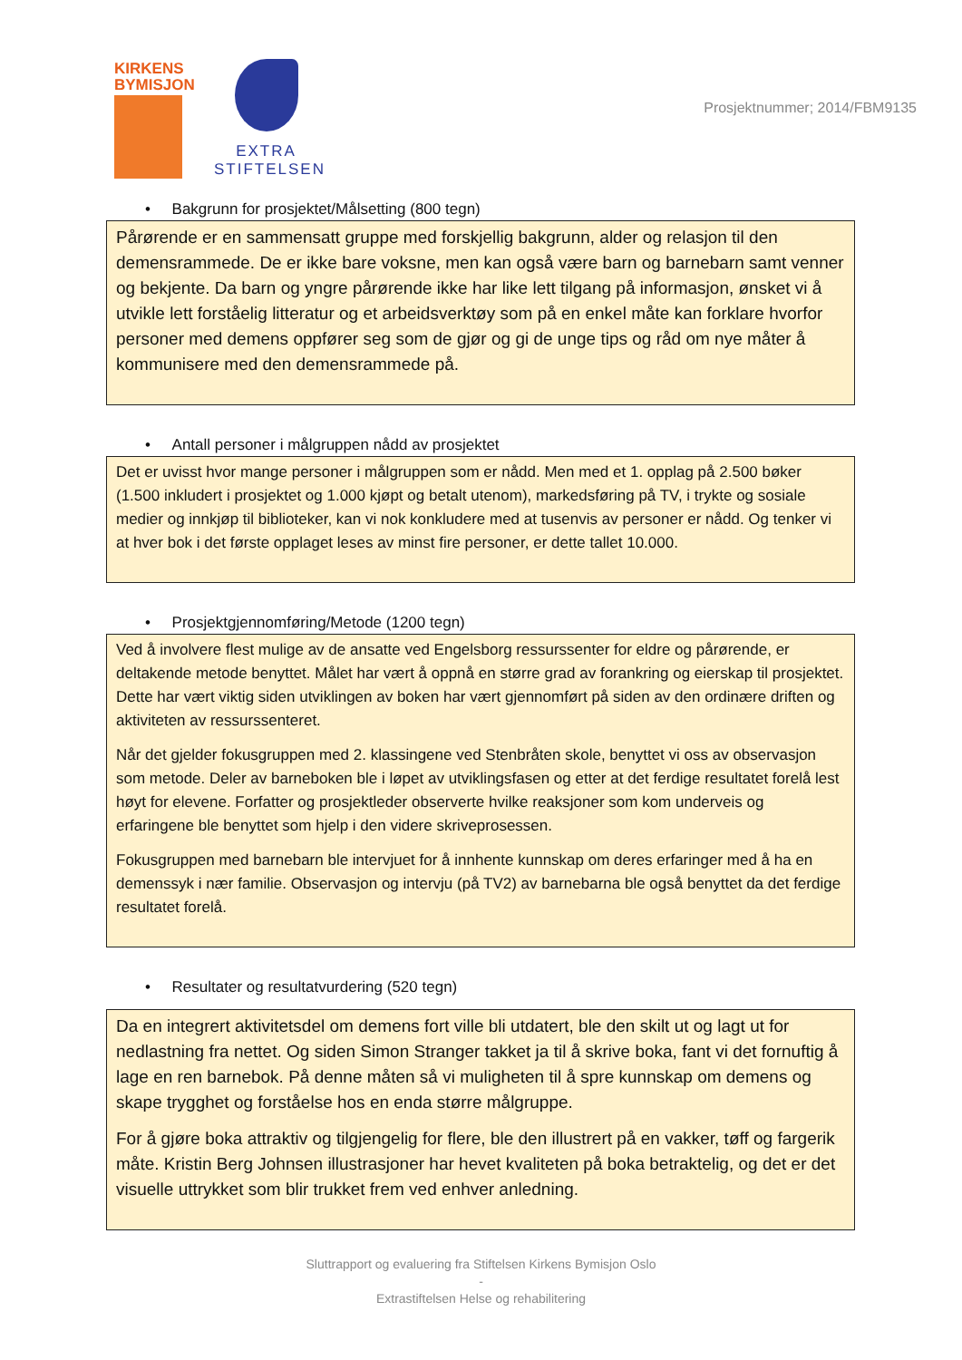KIRKENS
BYMISJON
EXTRA
STIFTELSEN
Prosjektnummer; 2014/FBM9135
• Bakgrunn for prosjektet/Målsetting (800 tegn)
Pårørende er en sammensatt gruppe med forskjellig bakgrunn, alder og relasjon til den demensrammede. De er ikke bare voksne, men kan også være barn og barnebarn samt venner og bekjente. Da barn og yngre pårørende ikke har like lett tilgang på informasjon, ønsket vi å utvikle lett forståelig litteratur og et arbeidsverktøy som på en enkel måte kan forklare hvorfor personer med demens oppfører seg som de gjør og gi de unge tips og råd om nye måter å kommunisere med den demensrammede på.
• Antall personer i målgruppen nådd av prosjektet
Det er uvisst hvor mange personer i målgruppen som er nådd. Men med et 1. opplag på 2.500 bøker (1.500 inkludert i prosjektet og 1.000 kjøpt og betalt utenom), markedsføring på TV, i trykte og sosiale medier og innkjøp til biblioteker, kan vi nok konkludere med at tusenvis av personer er nådd. Og tenker vi at hver bok i det første opplaget leses av minst fire personer, er dette tallet 10.000.
• Prosjektgjennomføring/Metode (1200 tegn)
Ved å involvere flest mulige av de ansatte ved Engelsborg ressurssenter for eldre og pårørende, er deltakende metode benyttet. Målet har vært å oppnå en større grad av forankring og eierskap til prosjektet. Dette har vært viktig siden utviklingen av boken har vært gjennomført på siden av den ordinære driften og aktiviteten av ressurssenteret.
Når det gjelder fokusgruppen med 2. klassingene ved Stenbråten skole, benyttet vi oss av observasjon som metode. Deler av barneboken ble i løpet av utviklingsfasen og etter at det ferdige resultatet forelå lest høyt for elevene. Forfatter og prosjektleder observerte hvilke reaksjoner som kom underveis og erfaringene ble benyttet som hjelp i den videre skriveprosessen.
Fokusgruppen med barnebarn ble intervjuet for å innhente kunnskap om deres erfaringer med å ha en demenssyk i nær familie. Observasjon og intervju (på TV2) av barnebarna ble også benyttet da det ferdige resultatet forelå.
• Resultater og resultatvurdering (520 tegn)
Da en integrert aktivitetsdel om demens fort ville bli utdatert, ble den skilt ut og lagt ut for nedlastning fra nettet. Og siden Simon Stranger takket ja til å skrive boka, fant vi det fornuftig å lage en ren barnebok. På denne måten så vi muligheten til å spre kunnskap om demens og skape trygghet og forståelse hos en enda større målgruppe.
For å gjøre boka attraktiv og tilgjengelig for flere, ble den illustrert på en vakker, tøff og fargerik måte. Kristin Berg Johnsen illustrasjoner har hevet kvaliteten på boka betraktelig, og det er det visuelle uttrykket som blir trukket frem ved enhver anledning.
Sluttrapport og evaluering fra Stiftelsen Kirkens Bymisjon Oslo
-
Extrastiftelsen Helse og rehabilitering